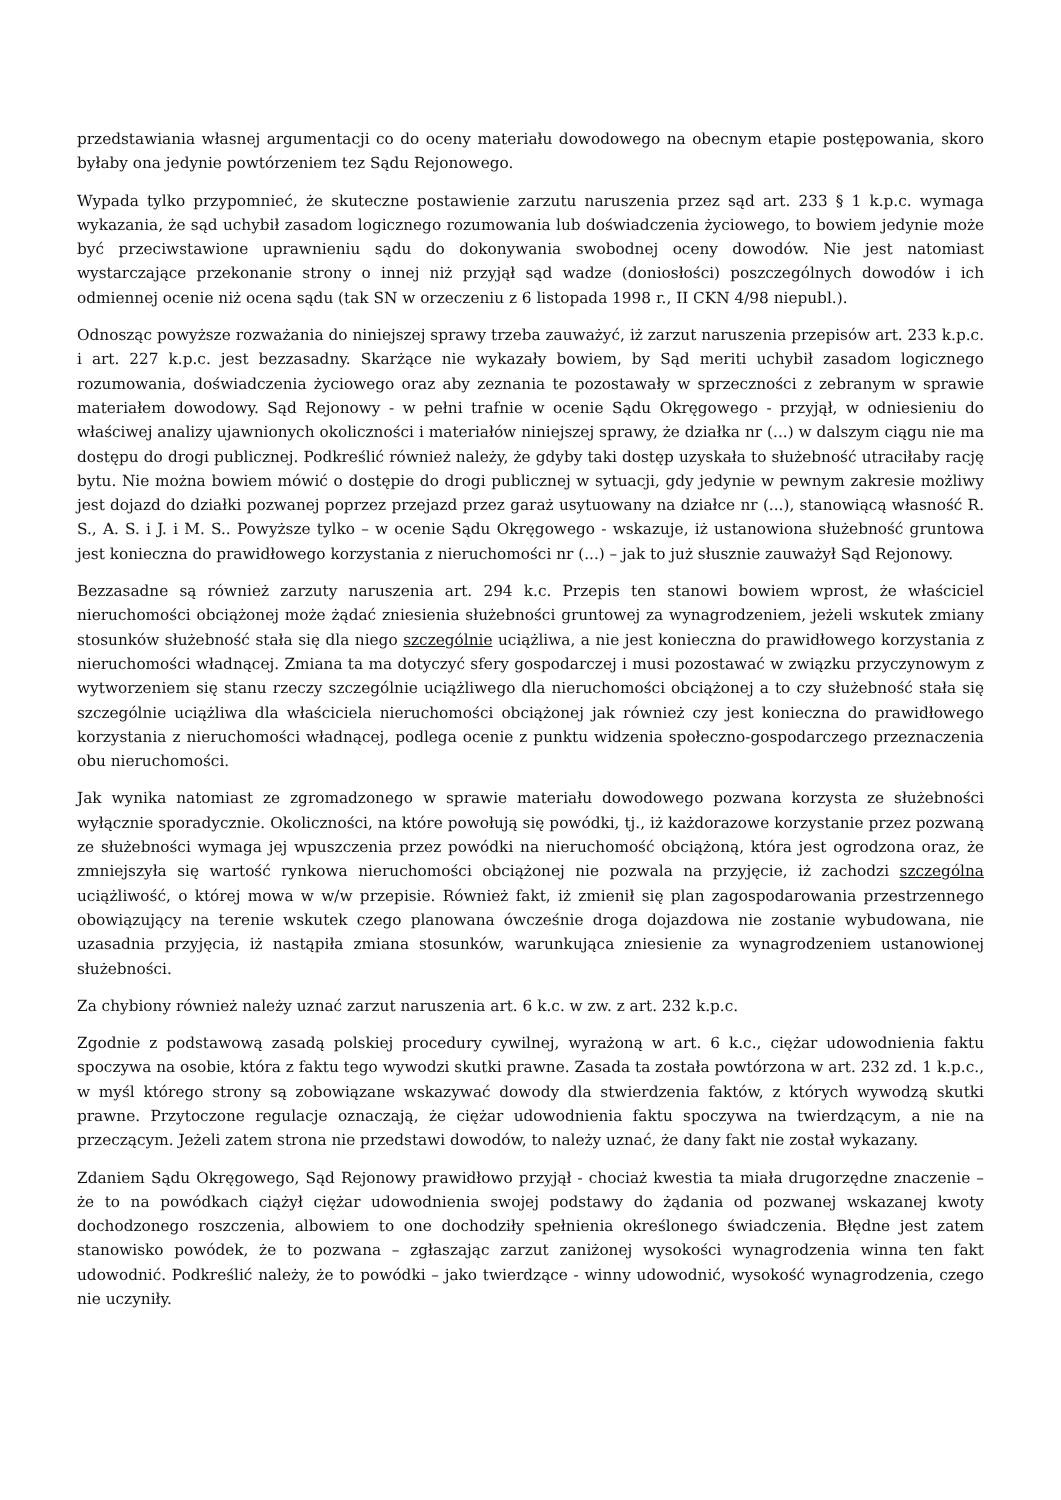przedstawiania własnej argumentacji co do oceny materiału dowodowego na obecnym etapie postępowania, skoro byłaby ona jedynie powtórzeniem tez Sądu Rejonowego.
Wypada tylko przypomnieć, że skuteczne postawienie zarzutu naruszenia przez sąd art. 233 § 1 k.p.c. wymaga wykazania, że sąd uchybił zasadom logicznego rozumowania lub doświadczenia życiowego, to bowiem jedynie może być przeciwstawione uprawnieniu sądu do dokonywania swobodnej oceny dowodów. Nie jest natomiast wystarczające przekonanie strony o innej niż przyjął sąd wadze (doniosłości) poszczególnych dowodów i ich odmiennej ocenie niż ocena sądu (tak SN w orzeczeniu z 6 listopada 1998 r., II CKN 4/98 niepubl.).
Odnosząc powyższe rozważania do niniejszej sprawy trzeba zauważyć, iż zarzut naruszenia przepisów art. 233 k.p.c. i art. 227 k.p.c. jest bezzasadny. Skarżące nie wykazały bowiem, by Sąd meriti uchybił zasadom logicznego rozumowania, doświadczenia życiowego oraz aby zeznania te pozostawały w sprzeczności z zebranym w sprawie materiałem dowodowy. Sąd Rejonowy - w pełni trafnie w ocenie Sądu Okręgowego - przyjął, w odniesieniu do właściwej analizy ujawnionych okoliczności i materiałów niniejszej sprawy, że działka nr (...) w dalszym ciągu nie ma dostępu do drogi publicznej. Podkreślić również należy, że gdyby taki dostęp uzyskała to służebność utraciłaby rację bytu. Nie można bowiem mówić o dostępie do drogi publicznej w sytuacji, gdy jedynie w pewnym zakresie możliwy jest dojazd do działki pozwanej poprzez przejazd przez garaż usytuowany na działce nr (...), stanowiącą własność R. S., A. S. i J. i M. S.. Powyższe tylko – w ocenie Sądu Okręgowego - wskazuje, iż ustanowiona służebność gruntowa jest konieczna do prawidłowego korzystania z nieruchomości nr (...) – jak to już słusznie zauważył Sąd Rejonowy.
Bezzasadne są również zarzuty naruszenia art. 294 k.c. Przepis ten stanowi bowiem wprost, że właściciel nieruchomości obciążonej może żądać zniesienia służebności gruntowej za wynagrodzeniem, jeżeli wskutek zmiany stosunków służebność stała się dla niego szczególnie uciążliwa, a nie jest konieczna do prawidłowego korzystania z nieruchomości władnącej. Zmiana ta ma dotyczyć sfery gospodarczej i musi pozostawać w związku przyczynowym z wytworzeniem się stanu rzeczy szczególnie uciążliwego dla nieruchomości obciążonej a to czy służebność stała się szczególnie uciążliwa dla właściciela nieruchomości obciążonej jak również czy jest konieczna do prawidłowego korzystania z nieruchomości władnącej, podlega ocenie z punktu widzenia społeczno-gospodarczego przeznaczenia obu nieruchomości.
Jak wynika natomiast ze zgromadzonego w sprawie materiału dowodowego pozwana korzysta ze służebności wyłącznie sporadycznie. Okoliczności, na które powołują się powódki, tj., iż każdorazowe korzystanie przez pozwaną ze służebności wymaga jej wpuszczenia przez powódki na nieruchomość obciążoną, która jest ogrodzona oraz, że zmniejszyła się wartość rynkowa nieruchomości obciążonej nie pozwala na przyjęcie, iż zachodzi szczególna uciążliwość, o której mowa w w/w przepisie. Również fakt, iż zmienił się plan zagospodarowania przestrzennego obowiązujący na terenie wskutek czego planowana ówcześnie droga dojazdowa nie zostanie wybudowana, nie uzasadnia przyjęcia, iż nastąpiła zmiana stosunków, warunkująca zniesienie za wynagrodzeniem ustanowionej służebności.
Za chybiony również należy uznać zarzut naruszenia art. 6 k.c. w zw. z art. 232 k.p.c.
Zgodnie z podstawową zasadą polskiej procedury cywilnej, wyrażoną w art. 6 k.c., ciężar udowodnienia faktu spoczywa na osobie, która z faktu tego wywodzi skutki prawne. Zasada ta została powtórzona w art. 232 zd. 1 k.p.c., w myśl którego strony są zobowiązane wskazywać dowody dla stwierdzenia faktów, z których wywodzą skutki prawne. Przytoczone regulacje oznaczają, że ciężar udowodnienia faktu spoczywa na twierdzącym, a nie na przeczącym. Jeżeli zatem strona nie przedstawi dowodów, to należy uznać, że dany fakt nie został wykazany.
Zdaniem Sądu Okręgowego, Sąd Rejonowy prawidłowo przyjął - chociaż kwestia ta miała drugorzędne znaczenie – że to na powódkach ciążył ciężar udowodnienia swojej podstawy do żądania od pozwanej wskazanej kwoty dochodzonego roszczenia, albowiem to one dochodziły spełnienia określonego świadczenia. Błędne jest zatem stanowisko powódek, że to pozwana – zgłaszając zarzut zaniżonej wysokości wynagrodzenia winna ten fakt udowodnić. Podkreślić należy, że to powódki – jako twierdzące - winny udowodnić, wysokość wynagrodzenia, czego nie uczyniły.